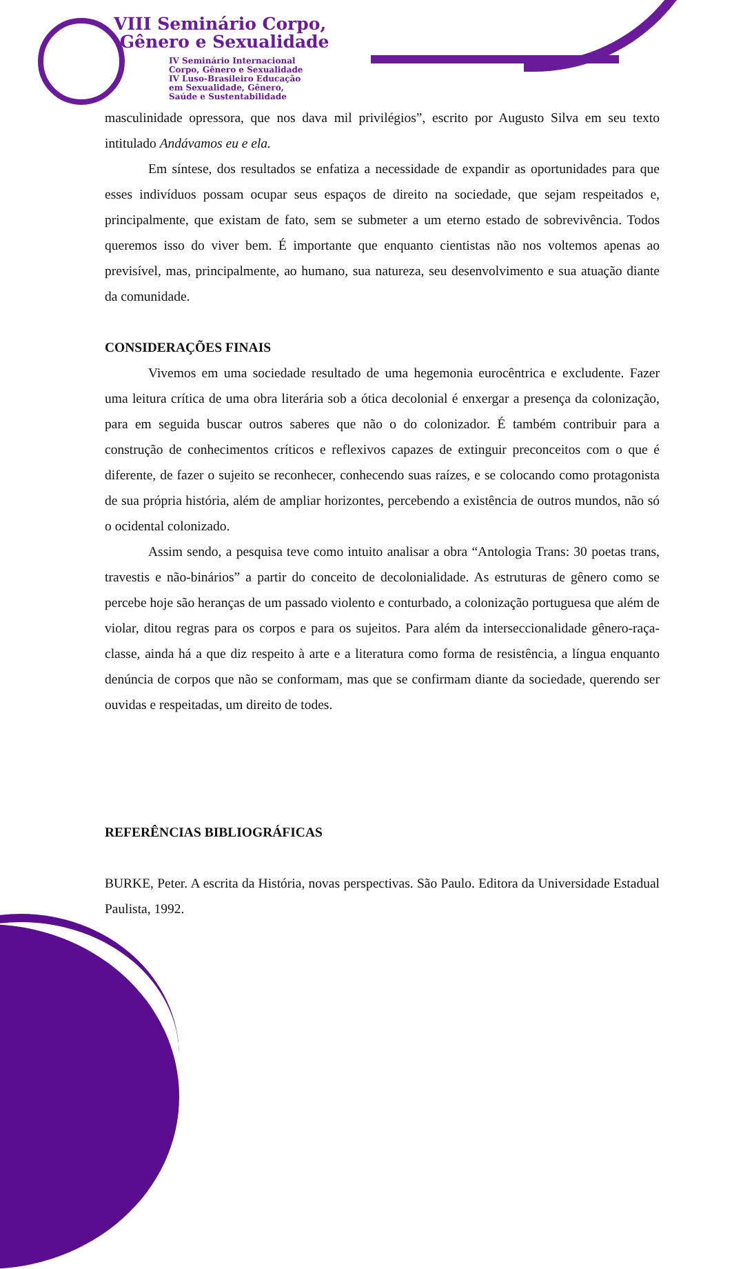VIII Seminário Corpo,
Gênero e Sexualidade
IV Seminário Internacional
Corpo, Gênero e Sexualidade
IV Luso-Brasileiro Educação
em Sexualidade, Gênero,
Saúde e Sustentabilidade
masculinidade opressora, que nos dava mil privilégios”, escrito por Augusto Silva em seu texto intitulado Andávamos eu e ela.
Em síntese, dos resultados se enfatiza a necessidade de expandir as oportunidades para que esses indivíduos possam ocupar seus espaços de direito na sociedade, que sejam respeitados e, principalmente, que existam de fato, sem se submeter a um eterno estado de sobrevivência. Todos queremos isso do viver bem. É importante que enquanto cientistas não nos voltemos apenas ao previsível, mas, principalmente, ao humano, sua natureza, seu desenvolvimento e sua atuação diante da comunidade.
CONSIDERAÇÕES FINAIS
Vivemos em uma sociedade resultado de uma hegemonia eurocêntrica e excludente. Fazer uma leitura crítica de uma obra literária sob a ótica decolonial é enxergar a presença da colonização, para em seguida buscar outros saberes que não o do colonizador. É também contribuir para a construção de conhecimentos críticos e reflexivos capazes de extinguir preconceitos com o que é diferente, de fazer o sujeito se reconhecer, conhecendo suas raízes, e se colocando como protagonista de sua própria história, além de ampliar horizontes, percebendo a existência de outros mundos, não só o ocidental colonizado.
Assim sendo, a pesquisa teve como intuito analisar a obra “Antologia Trans: 30 poetas trans, travestis e não-binários” a partir do conceito de decolonialidade. As estruturas de gênero como se percebe hoje são heranças de um passado violento e conturbado, a colonização portuguesa que além de violar, ditou regras para os corpos e para os sujeitos. Para além da interseccionalidade gênero-raça-classe, ainda há a que diz respeito à arte e a literatura como forma de resistência, a língua enquanto denúncia de corpos que não se conformam, mas que se confirmam diante da sociedade, querendo ser ouvidas e respeitadas, um direito de todes.
REFERÊNCIAS BIBLIOGRÁFICAS
BURKE, Peter. A escrita da História, novas perspectivas. São Paulo. Editora da Universidade Estadual Paulista, 1992.